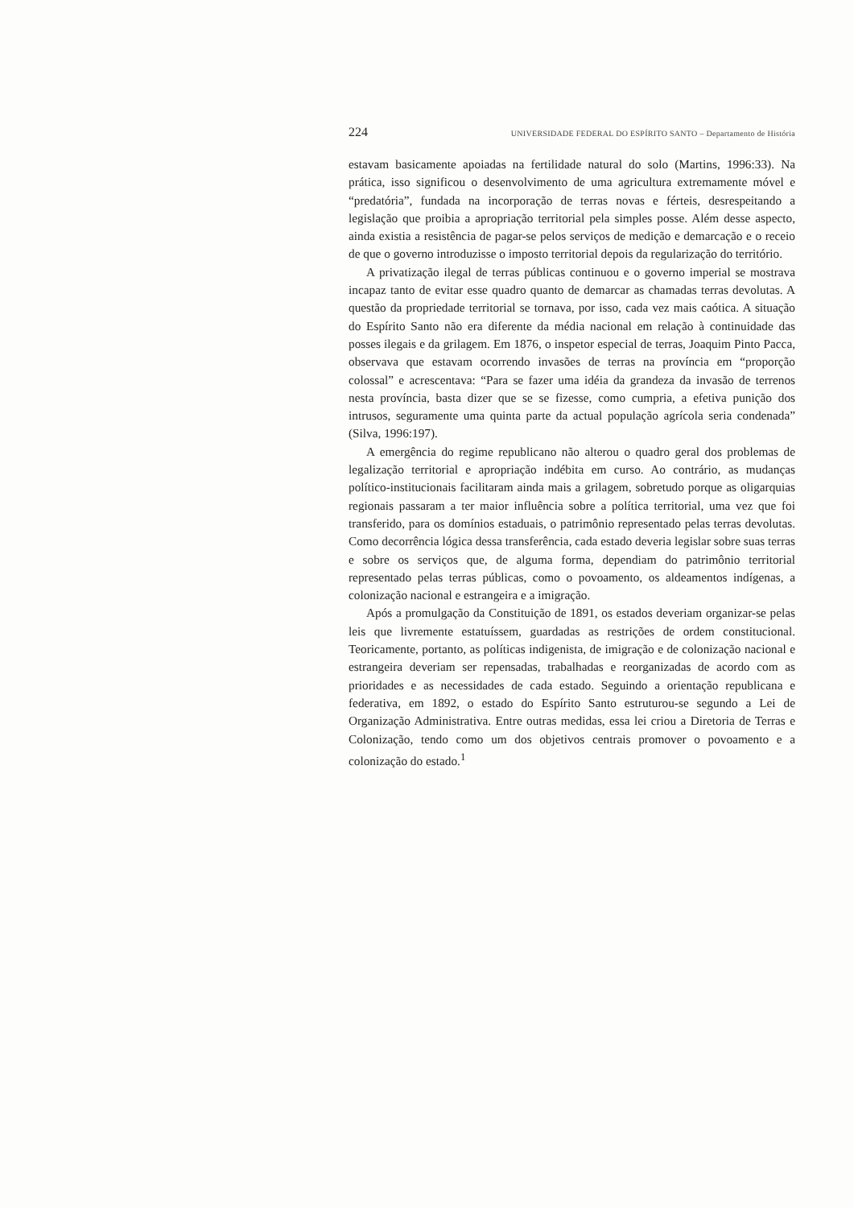224 UNIVERSIDADE FEDERAL DO ESPÍRITO SANTO – Departamento de História
estavam basicamente apoiadas na fertilidade natural do solo (Martins, 1996:33). Na prática, isso significou o desenvolvimento de uma agricultura extremamente móvel e “predatória”, fundada na incorporação de terras novas e férteis, desrespeitando a legislação que proibia a apropriação territorial pela simples posse. Além desse aspecto, ainda existia a resistência de pagar-se pelos serviços de medição e demarcação e o receio de que o governo introduzisse o imposto territorial depois da regularização do território.
A privatização ilegal de terras públicas continuou e o governo imperial se mostrava incapaz tanto de evitar esse quadro quanto de demarcar as chamadas terras devolutas. A questão da propriedade territorial se tornava, por isso, cada vez mais caótica. A situação do Espírito Santo não era diferente da média nacional em relação à continuidade das posses ilegais e da grilagem. Em 1876, o inspetor especial de terras, Joaquim Pinto Pacca, observava que estavam ocorrendo invasões de terras na província em “proporção colossal” e acrescentava: “Para se fazer uma idéia da grandeza da invasão de terrenos nesta província, basta dizer que se se fizesse, como cumpria, a efetiva punição dos intrusos, seguramente uma quinta parte da actual população agrícola seria condenada” (Silva, 1996:197).
A emergência do regime republicano não alterou o quadro geral dos problemas de legalização territorial e apropriação indébita em curso. Ao contrário, as mudanças político-institucionais facilitaram ainda mais a grilagem, sobretudo porque as oligarquias regionais passaram a ter maior influência sobre a política territorial, uma vez que foi transferido, para os domínios estaduais, o patrimônio representado pelas terras devolutas. Como decorrência lógica dessa transferência, cada estado deveria legislar sobre suas terras e sobre os serviços que, de alguma forma, dependiam do patrimônio territorial representado pelas terras públicas, como o povoamento, os aldeamentos indígenas, a colonização nacional e estrangeira e a imigração.
Após a promulgação da Constituição de 1891, os estados deveriam organizar-se pelas leis que livremente estatuíssem, guardadas as restrições de ordem constitucional. Teoricamente, portanto, as políticas indigenista, de imigração e de colonização nacional e estrangeira deveriam ser repensadas, trabalhadas e reorganizadas de acordo com as prioridades e as necessidades de cada estado. Seguindo a orientação republicana e federativa, em 1892, o estado do Espírito Santo estruturou-se segundo a Lei de Organização Administrativa. Entre outras medidas, essa lei criou a Diretoria de Terras e Colonização, tendo como um dos objetivos centrais promover o povoamento e a colonização do estado.<sup>1</sup>